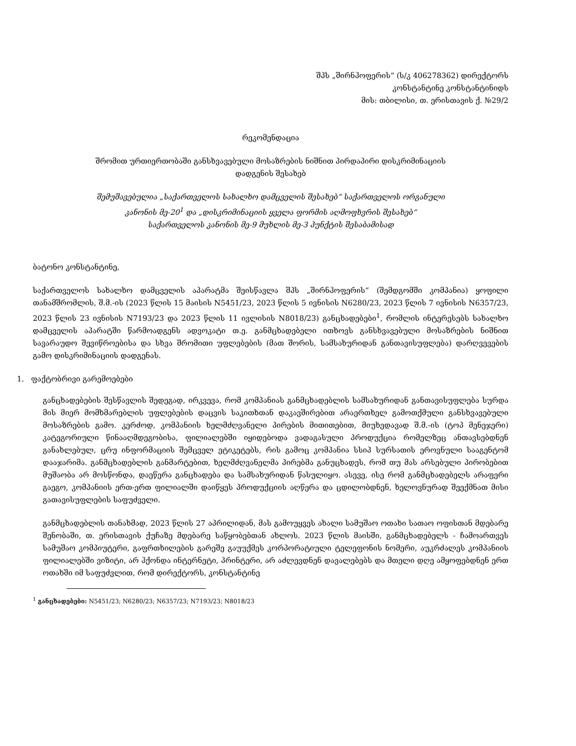შპს „შირნჰოფერის“ (ს/კ 406278362) დირექტორს
კონსტანტინე კონსტანტინიდს
მის: თბილისი, თ. ერისთავის ქ. №29/2
რეკომენდაცია
შრომით ურთიერთობაში განსხვავებული მოსაზრების ნიშნით პირდაპირი დისკრიმინაციის
დადგენის შესახებ
შემუშავებულია „საქართველოს სახალხო დამცველის შესახებ“ საქართველოს ორგანული
კანონის მე-20<sup>1</sup> და „დისკრიმინაციის ყველა ფორმის აღმოფხვრის შესახებ“
საქართველოს კანონის მე-9 მუხლის მე-3 პუნქტის შესაბამისად
ბატონო კონსტანტინე,
საქართველოს სახალხო დამცველის აპარატმა შეისწავლა შპს „შირნჰოფერის“ (შემდგომში კომპანია) ყოფილი თანამშრომლის, შ.მ.-ის (2023 წლის 15 მაისის N5451/23, 2023 წლის 5 ივნისის N6280/23, 2023 წლის 7 ივნისის N6357/23, 2023 წლის 23 ივნისის N7193/23 და 2023 წლის 11 ივლისის N8018/23) განცხადებები<sup>1</sup>, რომლის ინტერესებს სახალხო დამცველის აპარატში წარმოადგენს ადვოკატი თ.ე. განმცხადებელი ითხოვს განსხვავებული მოსაზრების ნიშნით სავარაუდო შევიწროებისა და სხვა შრომითი უფლებების (მათ შორის, სამსახურიდან განთავისუფლება) დარღვევების გამო დისკრიმინაციის დადგენას.
1. ფაქტობრივი გარემოებები
განცხადებების შესწავლის შედეგად, ირკვევა, რომ კომპანიას განმცხადებლის სამსახურიდან განთავისუფლება სურდა მის მიერ მომხმარებლის უფლებების დაცვის საკითხთან დაკავშირებით არაერთხელ გამოთქმული განსხვავებული მოსაზრების გამო. კერძოდ, კომპანიის ხელმძღვანელი პირების მითითებით, მიუხედავად შ.მ.-ის (ტოპ მენეჯერი) კატეგორიული წინააღმდეგობისა, ფილიალებში იყიდებოდა ვადაგასული პროდუქცია რომელზეც ანთავსებდნენ განახლებულ, ცრუ ინფორმაციის შემცველ ეტიკეტებს, რის გამოც კომპანია სსიპ სურსათის ეროვნული სააგენტომ დააჯარიმა. განმცხადებლის განმარტებით, ხელმძღვანელმა პირებმა განუცხადეს, რომ თუ მას არსებული პირობებით მუშაობა არ მოსწონდა, დაეწერა განცხადება და სამსახურიდან წასულიყო. ასევე, ისე რომ განმცხადებელს არაფერი გაეგო, კომპანიის ერთ-ერთ ფილიალში დაიწყეს პროდუქციის აღწერა და ცდილობდნენ, ხელოვნურად შეექმნათ მისი გათავისუფლების საფუძველი.
განმცხადებლის თანახმად, 2023 წლის 27 აპრილიდან, მას გამოუყვეს ახალი სამუშაო ოთახი სათაო ოფისთან მდებარე შენობაში, თ. ერისთავის ქუჩაზე მდებარე საწყობებთან ახლოს. 2023 წლის მაისში, განმცხადებელს - ჩამოართვეს სამუშაო კომპიუტერი, გაფრთხილების გარეშე გაუუქმეს კორპორატიული ტელეფონის ნომერი, აუკრძალეს კომპანიის ფილიალებში ვიზიტი, არ ჰქონდა ინტერნეტი, პრინტერი, არ აძლევდნენ დავალებებს და მთელი დღე ამყოფებდნენ ერთ ოთახში იმ საფუძვლით, რომ დირექტორს, კონსტანტინე
<sup>1</sup> განცხადებები: N5451/23; N6280/23; N6357/23; N7193/23; N8018/23